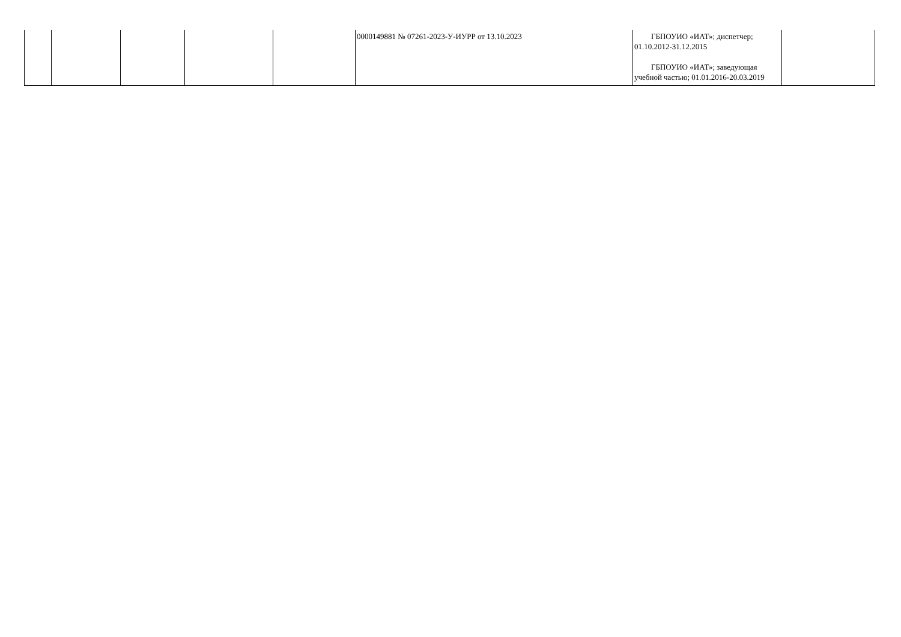| | | | | | 0000149881 № 07261-2023-У-ИУРР от 13.10.2023 | ГБПОУИО «ИАТ»; диспетчер; 01.10.2012-31.12.2015 ГБПОУИО «ИАТ»; заведующая учебной частью; 01.01.2016-20.03.2019 | |